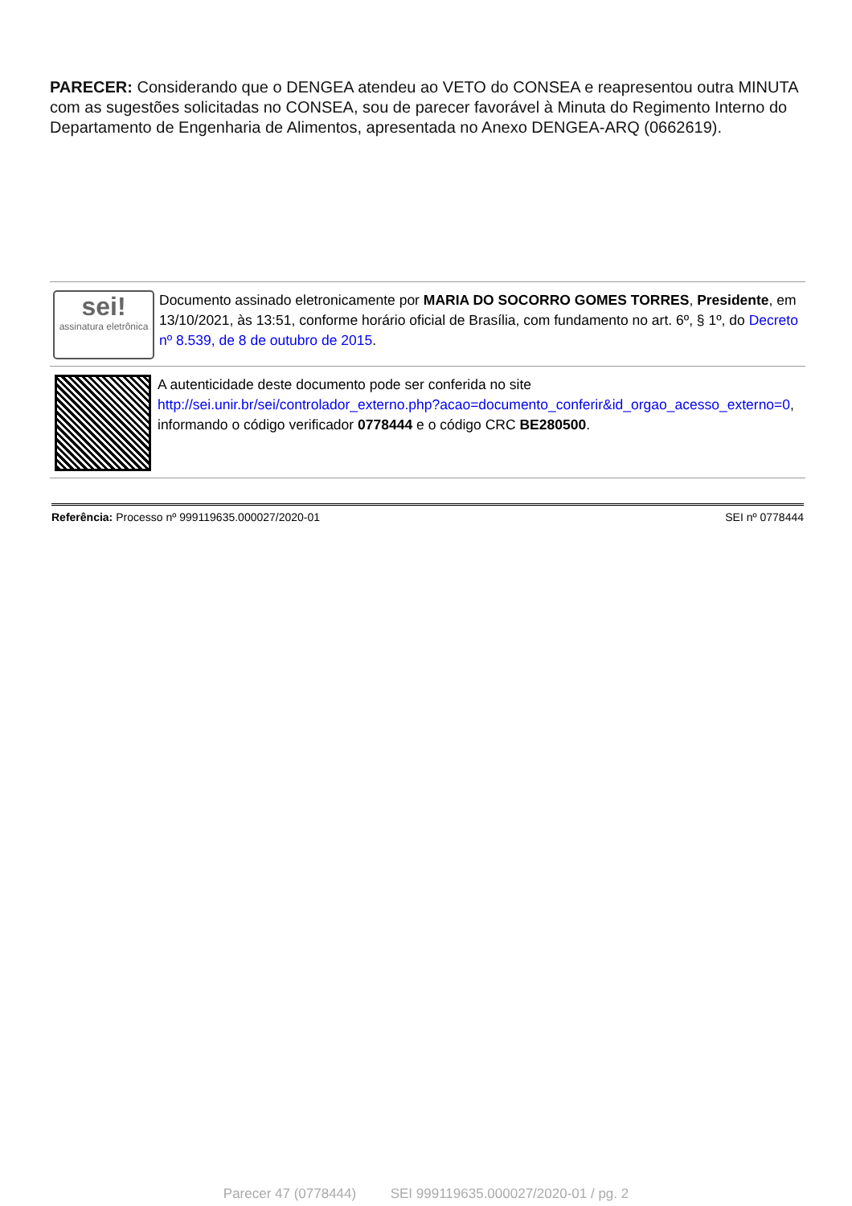PARECER: Considerando que o DENGEA atendeu ao VETO do CONSEA e reapresentou outra MINUTA com as sugestões solicitadas no CONSEA, sou de parecer favorável à Minuta do Regimento Interno do Departamento de Engenharia de Alimentos, apresentada no Anexo DENGEA-ARQ (0662619).
sei!
assinatura eletrônica
Documento assinado eletronicamente por MARIA DO SOCORRO GOMES TORRES, Presidente, em 13/10/2021, às 13:51, conforme horário oficial de Brasília, com fundamento no art. 6º, § 1º, do Decreto nº 8.539, de 8 de outubro de 2015.
A autenticidade deste documento pode ser conferida no site http://sei.unir.br/sei/controlador_externo.php?acao=documento_conferir&id_orgao_acesso_externo=0, informando o código verificador 0778444 e o código CRC BE280500.
Referência: Processo nº 999119635.000027/2020-01 SEI nº 0778444
Parecer 47 (0778444) SEI 999119635.000027/2020-01 / pg. 2